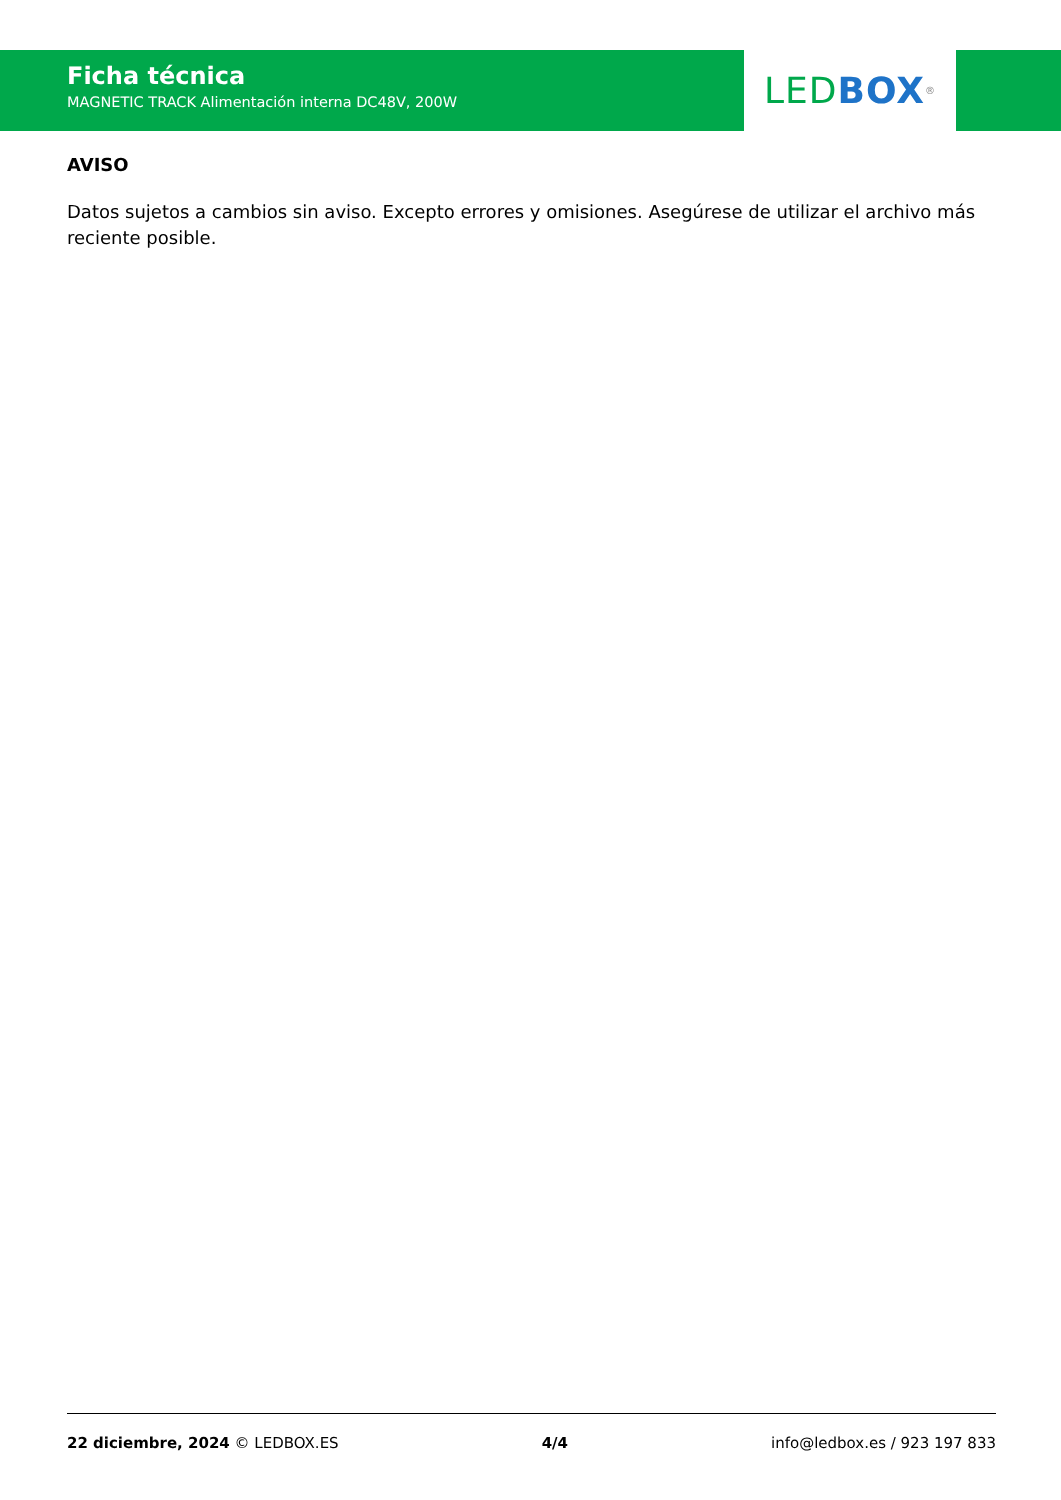Ficha técnica
MAGNETIC TRACK Alimentación interna DC48V, 200W
LED BOX<sup>®</sup>
AVISO
Datos sujetos a cambios sin aviso. Excepto errores y omisiones. Asegúrese de utilizar el archivo más reciente posible.
22 diciembre, 2024 © LEDBOX.ES 4/4 info@ledbox.es / 923 197 833